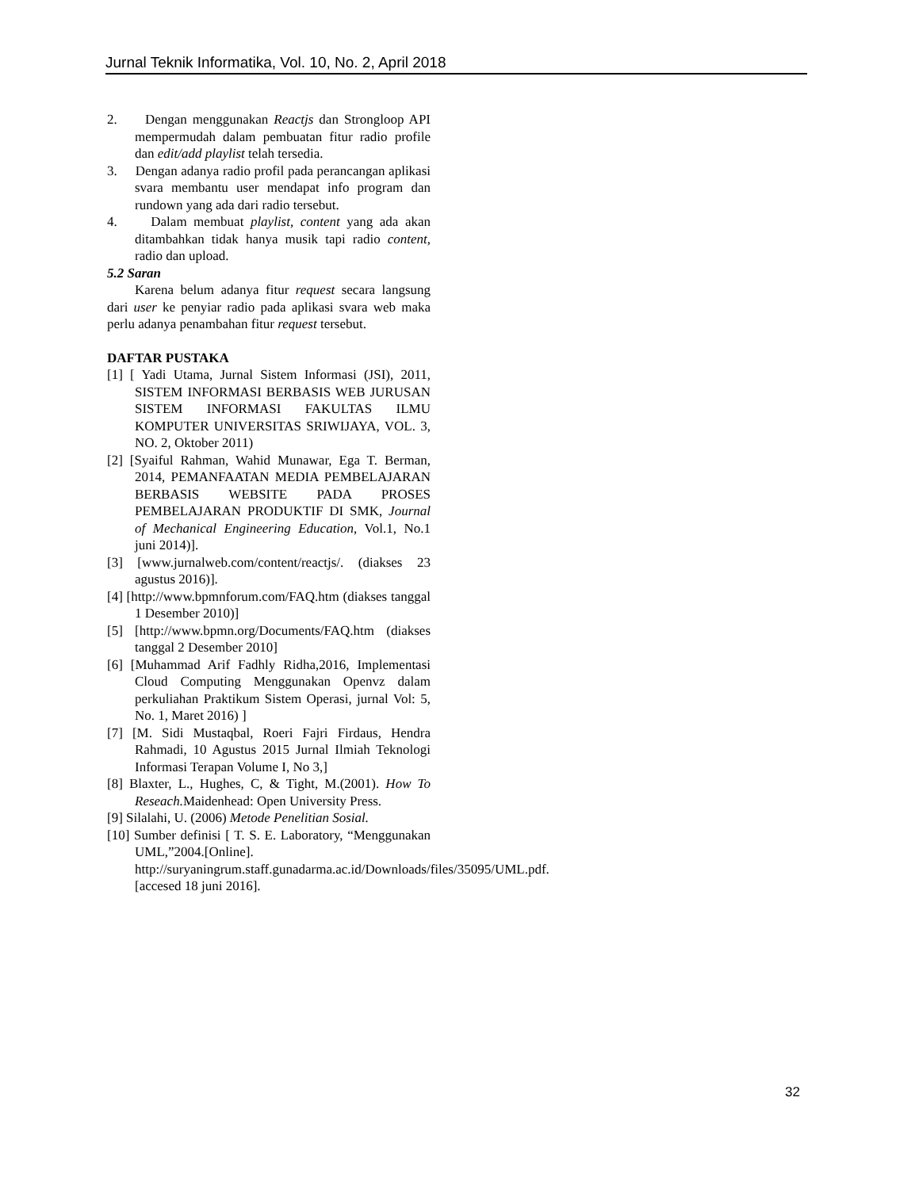Jurnal Teknik Informatika, Vol. 10, No. 2, April 2018
2. Dengan menggunakan Reactjs dan Strongloop API mempermudah dalam pembuatan fitur radio profile dan edit/add playlist telah tersedia.
3. Dengan adanya radio profil pada perancangan aplikasi svara membantu user mendapat info program dan rundown yang ada dari radio tersebut.
4. Dalam membuat playlist, content yang ada akan ditambahkan tidak hanya musik tapi radio content, radio dan upload.
5.2 Saran
Karena belum adanya fitur request secara langsung dari user ke penyiar radio pada aplikasi svara web maka perlu adanya penambahan fitur request tersebut.
DAFTAR PUSTAKA
[1] [ Yadi Utama, Jurnal Sistem Informasi (JSI), 2011, SISTEM INFORMASI BERBASIS WEB JURUSAN SISTEM INFORMASI FAKULTAS ILMU KOMPUTER UNIVERSITAS SRIWIJAYA, VOL. 3, NO. 2, Oktober 2011)
[2] [Syaiful Rahman, Wahid Munawar, Ega T. Berman, 2014, PEMANFAATAN MEDIA PEMBELAJARAN BERBASIS WEBSITE PADA PROSES PEMBELAJARAN PRODUKTIF DI SMK, Journal of Mechanical Engineering Education, Vol.1, No.1 juni 2014)].
[3] [www.jurnalweb.com/content/reactjs/. (diakses 23 agustus 2016)].
[4] [http://www.bpmnforum.com/FAQ.htm (diakses tanggal 1 Desember 2010)]
[5] [http://www.bpmn.org/Documents/FAQ.htm (diakses tanggal 2 Desember 2010]
[6] [Muhammad Arif Fadhly Ridha,2016, Implementasi Cloud Computing Menggunakan Openvz dalam perkuliahan Praktikum Sistem Operasi, jurnal Vol: 5, No. 1, Maret 2016) ]
[7] [M. Sidi Mustaqbal, Roeri Fajri Firdaus, Hendra Rahmadi, 10 Agustus 2015 Jurnal Ilmiah Teknologi Informasi Terapan Volume I, No 3,]
[8] Blaxter, L., Hughes, C, & Tight, M.(2001). How To Reseach. Maidenhead: Open University Press.
[9] Silalahi, U. (2006) Metode Penelitian Sosial.
[10] Sumber definisi [ T. S. E. Laboratory, “Menggunakan UML,”2004.[Online]. http://suryaningrum.staff.gunadarma.ac.id/Downloads/files/35095/UML.pdf. [accesed 18 juni 2016].
32